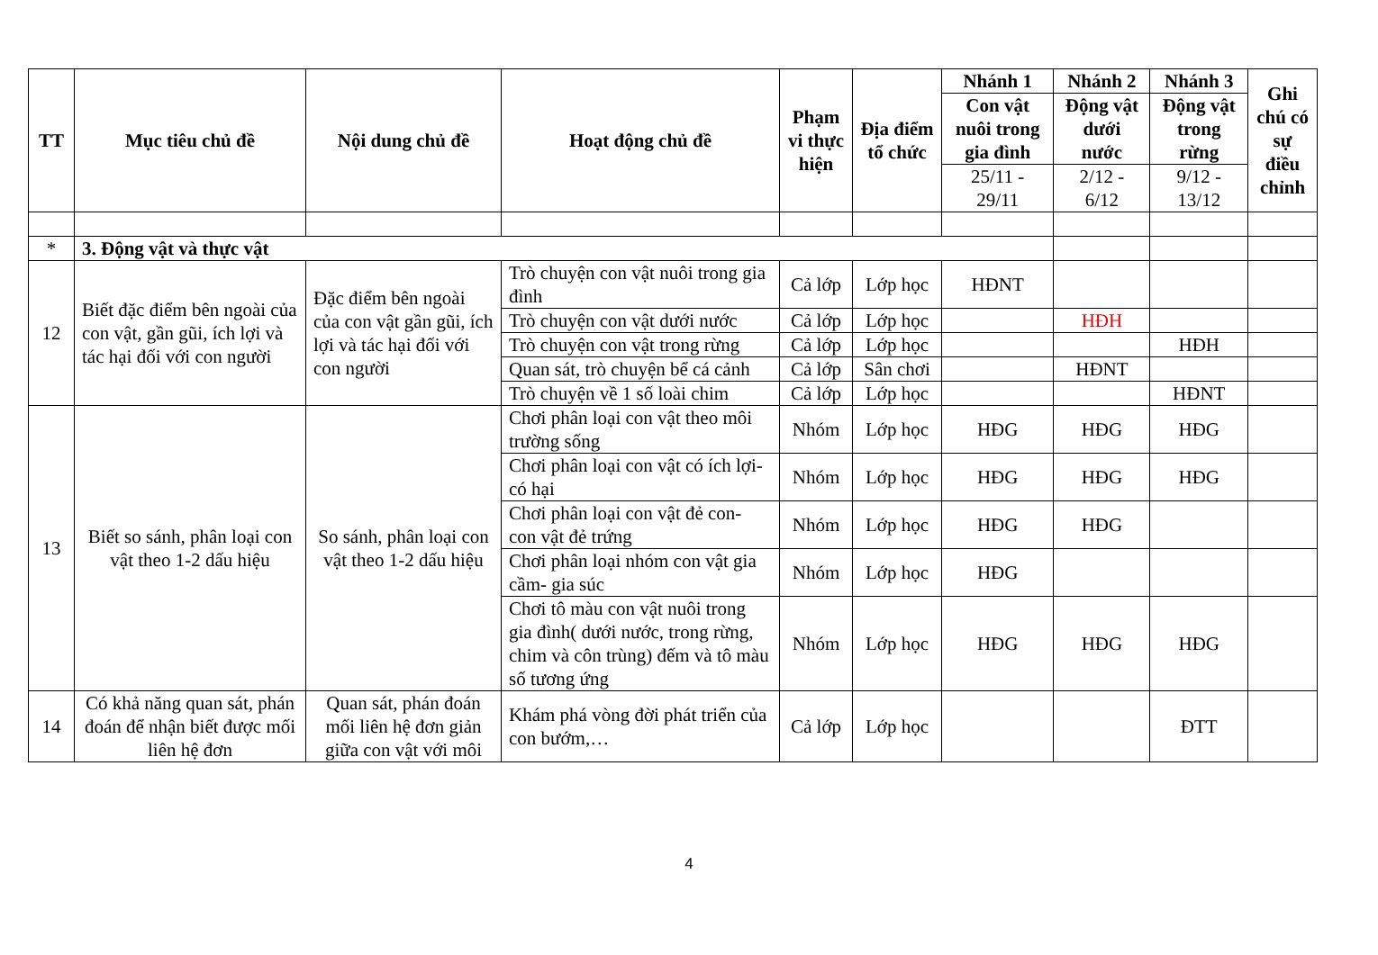| TT | Mục tiêu chủ đề | Nội dung chủ đề | Hoạt động chủ đề | Phạm vi thực hiện | Địa điểm tổ chức | Nhánh 1 | Nhánh 2 | Nhánh 3 | Ghi chú có sự điều chỉnh |
| --- | --- | --- | --- | --- | --- | --- | --- | --- | --- |
| | | | | | | Con vật nuôi trong gia đình | Động vật dưới nước | Động vật trong rừng | |
| | | | | | | 25/11 - 29/11 | 2/12 - 6/12 | 9/12 - 13/12 | |
| * | 3. Động vật và thực vật | | | | | | | | |
| 12 | Biết đặc điểm bên ngoài của con vật, gần gũi, ích lợi và tác hại đối với con người | Đặc điểm bên ngoài của con vật gần gũi, ích lợi và tác hại đối với con người | Trò chuyện con vật nuôi trong gia đình | Cả lớp | Lớp học | HĐNT | | | |
| | | | Trò chuyện con vật dưới nước | Cả lớp | Lớp học | | HĐH | | |
| | | | Trò chuyện con vật trong rừng | Cả lớp | Lớp học | | | HĐH | |
| | | | Quan sát, trò chuyện bể cá cảnh | Cả lớp | Sân chơi | | HĐNT | | |
| | | | Trò chuyện về 1 số loài chim | Cả lớp | Lớp học | | | HĐNT | |
| 13 | Biết so sánh, phân loại con vật theo 1-2 dấu hiệu | So sánh, phân loại con vật theo 1-2 dấu hiệu | Chơi phân loại con vật theo môi trường sống | Nhóm | Lớp học | HĐG | HĐG | HĐG | |
| | | | Chơi phân loại con vật có ích lợi- có hại | Nhóm | Lớp học | HĐG | HĐG | HĐG | |
| | | | Chơi phân loại con vật đẻ con- con vật đẻ trứng | Nhóm | Lớp học | HĐG | HĐG | | |
| | | | Chơi phân loại nhóm con vật gia cầm- gia súc | Nhóm | Lớp học | HĐG | | | |
| | | | Chơi tô màu con vật nuôi trong gia đình( dưới nước, trong rừng, chim và côn trùng) đếm và tô màu số tương ứng | Nhóm | Lớp học | HĐG | HĐG | HĐG | |
| 14 | Có khả năng quan sát, phán đoán để nhận biết được mối liên hệ đơn | Quan sát, phán đoán mối liên hệ đơn giản giữa con vật với môi | Khám phá vòng đời phát triển của con bướm,… | Cả lớp | Lớp học | | | ĐTT | |
4